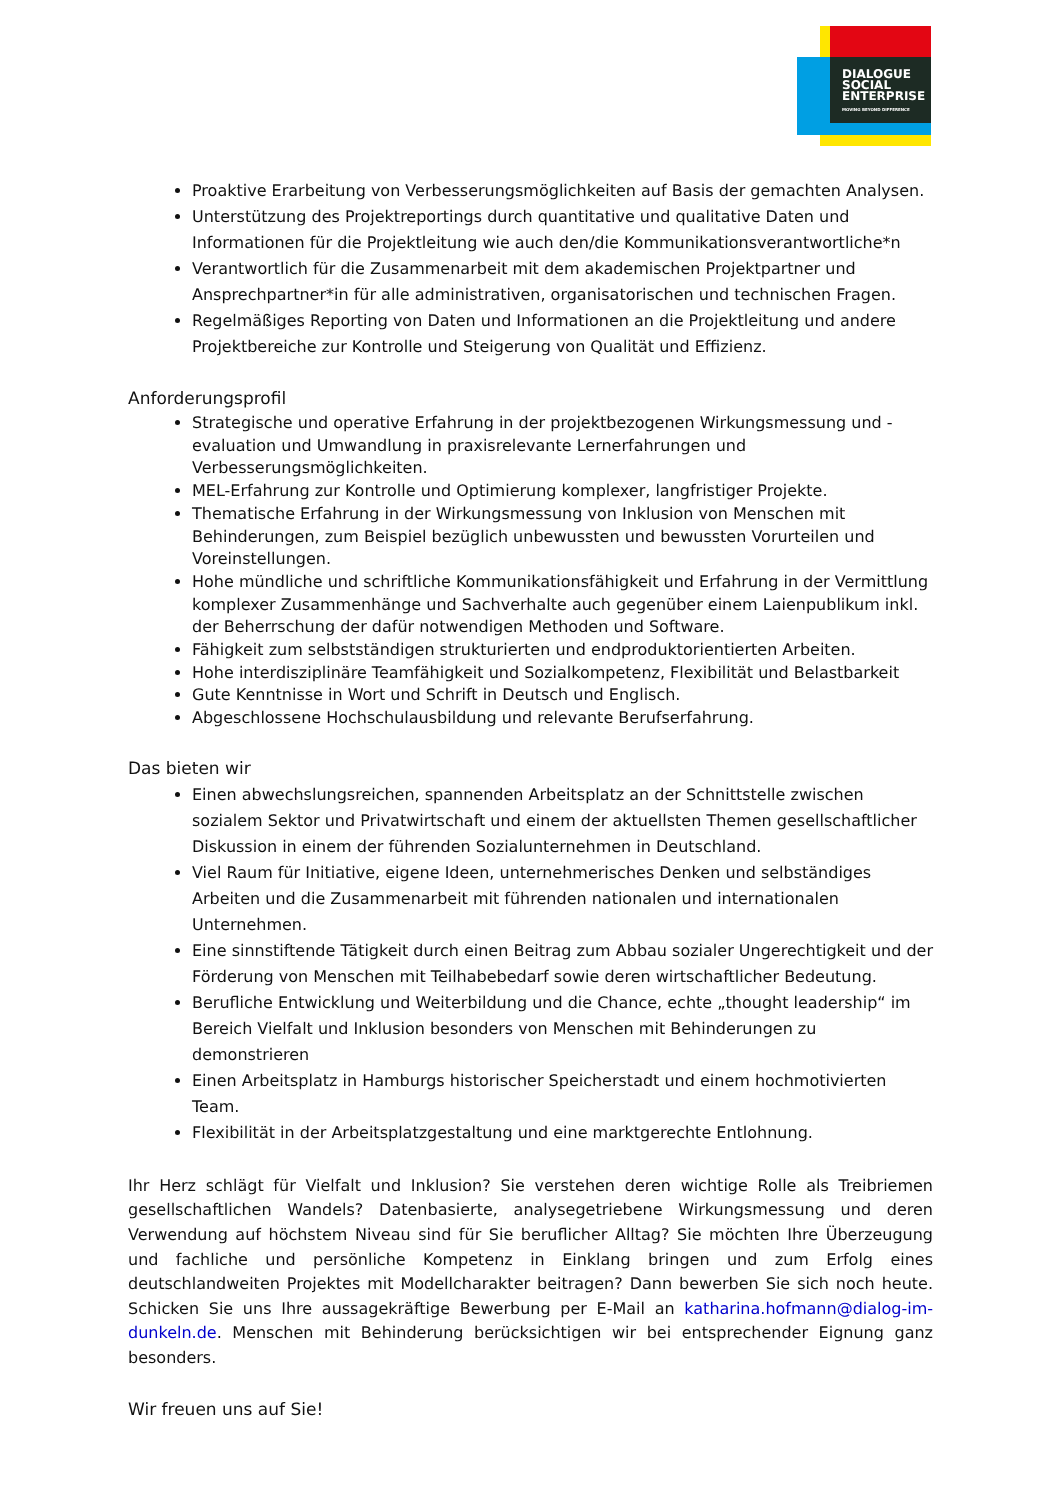DIALOGUE
SOCIAL
ENTERPRISE
MOVING BEYOND DIFFERENCE
Proaktive Erarbeitung von Verbesserungsmöglichkeiten auf Basis der gemachten Analysen.
Unterstützung des Projektreportings durch quantitative und qualitative Daten und Informationen für die Projektleitung wie auch den/die Kommunikationsverantwortliche*n
Verantwortlich für die Zusammenarbeit mit dem akademischen Projektpartner und Ansprechpartner*in für alle administrativen, organisatorischen und technischen Fragen.
Regelmäßiges Reporting von Daten und Informationen an die Projektleitung und andere Projektbereiche zur Kontrolle und Steigerung von Qualität und Effizienz.
Anforderungsprofil
Strategische und operative Erfahrung in der projektbezogenen Wirkungsmessung und -evaluation und Umwandlung in praxisrelevante Lernerfahrungen und Verbesserungsmöglichkeiten.
MEL-Erfahrung zur Kontrolle und Optimierung komplexer, langfristiger Projekte.
Thematische Erfahrung in der Wirkungsmessung von Inklusion von Menschen mit Behinderungen, zum Beispiel bezüglich unbewussten und bewussten Vorurteilen und Voreinstellungen.
Hohe mündliche und schriftliche Kommunikationsfähigkeit und Erfahrung in der Vermittlung komplexer Zusammenhänge und Sachverhalte auch gegenüber einem Laienpublikum inkl. der Beherrschung der dafür notwendigen Methoden und Software.
Fähigkeit zum selbstständigen strukturierten und endproduktorientierten Arbeiten.
Hohe interdisziplinäre Teamfähigkeit und Sozialkompetenz, Flexibilität und Belastbarkeit
Gute Kenntnisse in Wort und Schrift in Deutsch und Englisch.
Abgeschlossene Hochschulausbildung und relevante Berufserfahrung.
Das bieten wir
Einen abwechslungsreichen, spannenden Arbeitsplatz an der Schnittstelle zwischen sozialem Sektor und Privatwirtschaft und einem der aktuellsten Themen gesellschaftlicher Diskussion in einem der führenden Sozialunternehmen in Deutschland.
Viel Raum für Initiative, eigene Ideen, unternehmerisches Denken und selbständiges Arbeiten und die Zusammenarbeit mit führenden nationalen und internationalen Unternehmen.
Eine sinnstiftende Tätigkeit durch einen Beitrag zum Abbau sozialer Ungerechtigkeit und der Förderung von Menschen mit Teilhabebedarf sowie deren wirtschaftlicher Bedeutung.
Berufliche Entwicklung und Weiterbildung und die Chance, echte „thought leadership“ im Bereich Vielfalt und Inklusion besonders von Menschen mit Behinderungen zu demonstrieren
Einen Arbeitsplatz in Hamburgs historischer Speicherstadt und einem hochmotivierten Team.
Flexibilität in der Arbeitsplatzgestaltung und eine marktgerechte Entlohnung.
Ihr Herz schlägt für Vielfalt und Inklusion? Sie verstehen deren wichtige Rolle als Treibriemen gesellschaftlichen Wandels? Datenbasierte, analysegetriebene Wirkungsmessung und deren Verwendung auf höchstem Niveau sind für Sie beruflicher Alltag? Sie möchten Ihre Überzeugung und fachliche und persönliche Kompetenz in Einklang bringen und zum Erfolg eines deutschlandweiten Projektes mit Modellcharakter beitragen? Dann bewerben Sie sich noch heute. Schicken Sie uns Ihre aussagekräftige Bewerbung per E-Mail an katharina.hofmann@dialog-im-dunkeln.de. Menschen mit Behinderung berücksichtigen wir bei entsprechender Eignung ganz besonders.
Wir freuen uns auf Sie!